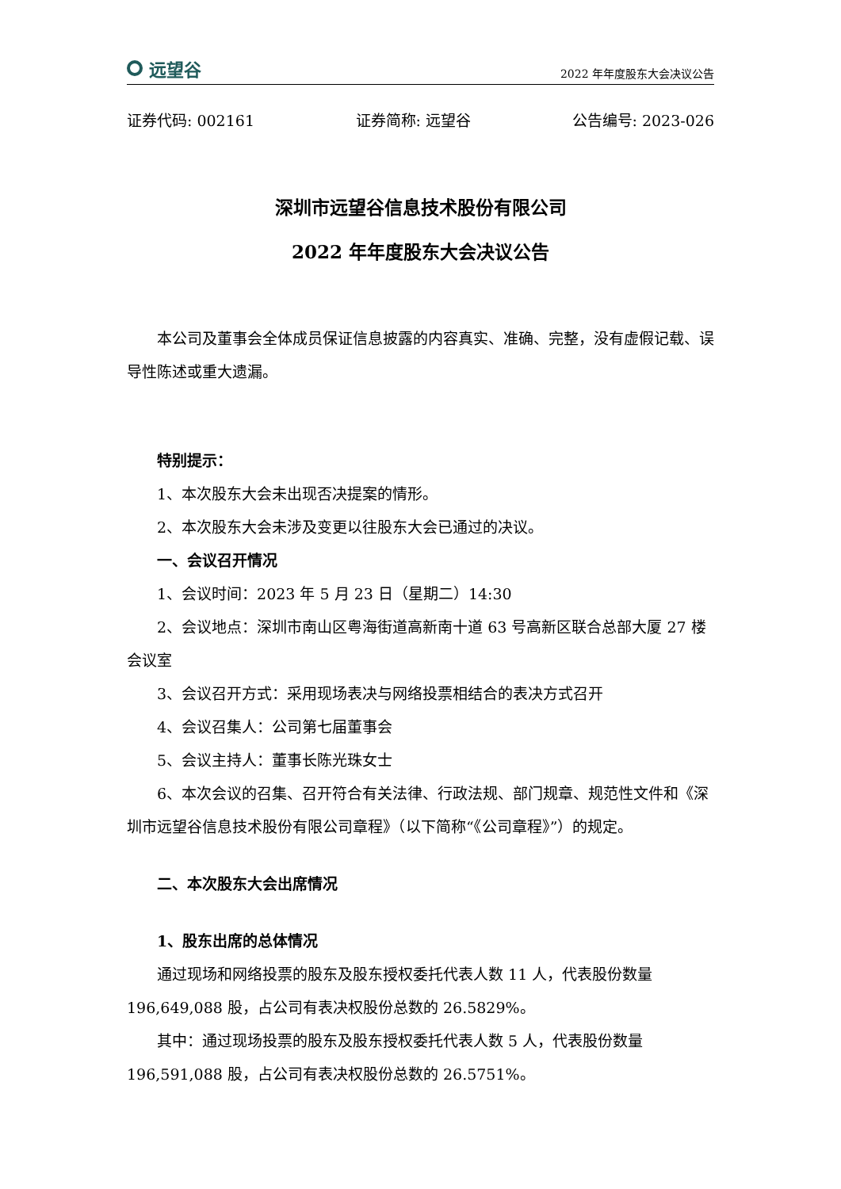远望谷
2022 年年度股东大会决议公告
证券代码: 002161 证券简称: 远望谷 公告编号: 2023-026
深圳市远望谷信息技术股份有限公司
2022 年年度股东大会决议公告
本公司及董事会全体成员保证信息披露的内容真实、准确、完整，没有虚假记载、误导性陈述或重大遗漏。
特别提示：
1、本次股东大会未出现否决提案的情形。
2、本次股东大会未涉及变更以往股东大会已通过的决议。
一、会议召开情况
1、会议时间：2023 年 5 月 23 日（星期二）14:30
2、会议地点：深圳市南山区粤海街道高新南十道 63 号高新区联合总部大厦 27 楼会议室
3、会议召开方式：采用现场表决与网络投票相结合的表决方式召开
4、会议召集人：公司第七届董事会
5、会议主持人：董事长陈光珠女士
6、本次会议的召集、召开符合有关法律、行政法规、部门规章、规范性文件和《深圳市远望谷信息技术股份有限公司章程》（以下简称“《公司章程》”）的规定。
二、本次股东大会出席情况
1、股东出席的总体情况
通过现场和网络投票的股东及股东授权委托代表人数 11 人，代表股份数量 196,649,088 股，占公司有表决权股份总数的 26.5829%。
其中：通过现场投票的股东及股东授权委托代表人数 5 人，代表股份数量 196,591,088 股，占公司有表决权股份总数的 26.5751%。